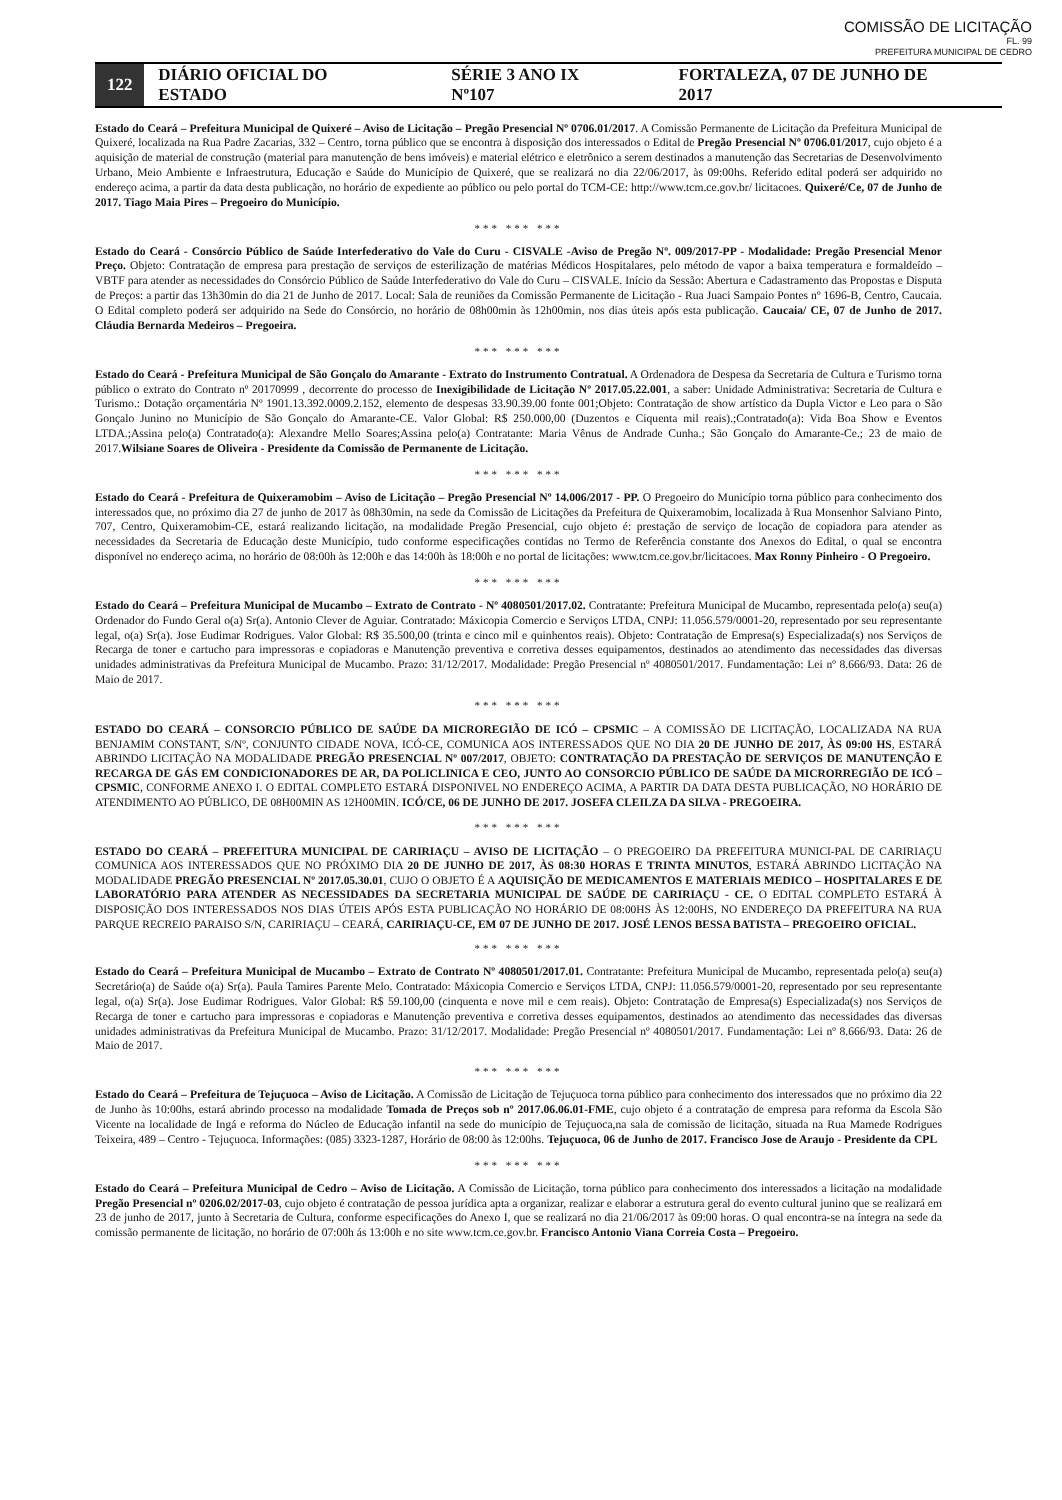COMISSÃO DE LICITAÇÃO
FL. 99
PREFEITURA MUNICIPAL DE CEDRO
122
DIÁRIO OFICIAL DO ESTADO SÉRIE 3 ANO IX Nº107 FORTALEZA, 07 DE JUNHO DE 2017
Estado do Ceará – Prefeitura Municipal de Quixeré – Aviso de Licitação – Pregão Presencial Nº 0706.01/2017. A Comissão Permanente de Licitação da Prefeitura Municipal de Quixeré, localizada na Rua Padre Zacarias, 332 – Centro, torna público que se encontra à disposição dos interessados o Edital de Pregão Presencial Nº 0706.01/2017, cujo objeto é a aquisição de material de construção (material para manutenção de bens imóveis) e material elétrico e eletrônico a serem destinados a manutenção das Secretarias de Desenvolvimento Urbano, Meio Ambiente e Infraestrutura, Educação e Saúde do Município de Quixeré, que se realizará no dia 22/06/2017, às 09:00hs. Referido edital poderá ser adquirido no endereço acima, a partir da data desta publicação, no horário de expediente ao público ou pelo portal do TCM-CE: http://www.tcm.ce.gov.br/ licitacoes. Quixeré/Ce, 07 de Junho de 2017. Tiago Maia Pires – Pregoeiro do Município.
*** *** ***
Estado do Ceará - Consórcio Público de Saúde Interfederativo do Vale do Curu - CISVALE -Aviso de Pregão Nº. 009/2017-PP - Modalidade: Pregão Presencial Menor Preço. Objeto: Contratação de empresa para prestação de serviços de esterilização de matérias Médicos Hospitalares, pelo método de vapor a baixa temperatura e formaldeído –VBTF para atender as necessidades do Consórcio Público de Saúde Interfederativo do Vale do Curu – CISVALE. Início da Sessão: Abertura e Cadastramento das Propostas e Disputa de Preços: a partir das 13h30min do dia 21 de Junho de 2017. Local: Sala de reuniões da Comissão Permanente de Licitação - Rua Juaci Sampaio Pontes nº 1696-B, Centro, Caucaia. O Edital completo poderá ser adquirido na Sede do Consórcio, no horário de 08h00min às 12h00min, nos dias úteis após esta publicação. Caucaia/ CE, 07 de Junho de 2017. Cláudia Bernarda Medeiros – Pregoeira.
*** *** ***
Estado do Ceará - Prefeitura Municipal de São Gonçalo do Amarante - Extrato do Instrumento Contratual. A Ordenadora de Despesa da Secretaria de Cultura e Turismo torna público o extrato do Contrato nº 20170999 , decorrente do processo de Inexigibilidade de Licitação Nº 2017.05.22.001, a saber: Unidade Administrativa: Secretaria de Cultura e Turismo.: Dotação orçamentária Nº 1901.13.392.0009.2.152, elemento de despesas 33.90.39.00 fonte 001;Objeto: Contratação de show artístico da Dupla Victor e Leo para o São Gonçalo Junino no Município de São Gonçalo do Amarante-CE. Valor Global: R$ 250.000,00 (Duzentos e Ciquenta mil reais).;Contratado(a): Vida Boa Show e Eventos LTDA.;Assina pelo(a) Contratado(a): Alexandre Mello Soares;Assina pelo(a) Contratante: Maria Vênus de Andrade Cunha.; São Gonçalo do Amarante-Ce.; 23 de maio de 2017.Wilsiane Soares de Oliveira - Presidente da Comissão de Permanente de Licitação.
*** *** ***
Estado do Ceará - Prefeitura de Quixeramobim – Aviso de Licitação – Pregão Presencial Nº 14.006/2017 - PP. O Pregoeiro do Município torna público para conhecimento dos interessados que, no próximo dia 27 de junho de 2017 às 08h30min, na sede da Comissão de Licitações da Prefeitura de Quixeramobim, localizada à Rua Monsenhor Salviano Pinto, 707, Centro, Quixeramobim-CE, estará realizando licitação, na modalidade Pregão Presencial, cujo objeto é: prestação de serviço de locação de copiadora para atender as necessidades da Secretaria de Educação deste Município, tudo conforme especificações contidas no Termo de Referência constante dos Anexos do Edital, o qual se encontra disponível no endereço acima, no horário de 08:00h às 12:00h e das 14:00h às 18:00h e no portal de licitações: www.tcm.ce.gov.br/licitacoes. Max Ronny Pinheiro - O Pregoeiro.
*** *** ***
Estado do Ceará – Prefeitura Municipal de Mucambo – Extrato de Contrato - Nº 4080501/2017.02. Contratante: Prefeitura Municipal de Mucambo, representada pelo(a) seu(a) Ordenador do Fundo Geral o(a) Sr(a). Antonio Clever de Aguiar. Contratado: Máxicopia Comercio e Serviços LTDA, CNPJ: 11.056.579/0001-20, representado por seu representante legal, o(a) Sr(a). Jose Eudimar Rodrigues. Valor Global: R$ 35.500,00 (trinta e cinco mil e quinhentos reais). Objeto: Contratação de Empresa(s) Especializada(s) nos Serviços de Recarga de toner e cartucho para impressoras e copiadoras e Manutenção preventiva e corretiva desses equipamentos, destinados ao atendimento das necessidades das diversas unidades administrativas da Prefeitura Municipal de Mucambo. Prazo: 31/12/2017. Modalidade: Pregão Presencial nº 4080501/2017. Fundamentação: Lei nº 8.666/93. Data: 26 de Maio de 2017.
*** *** ***
ESTADO DO CEARÁ – CONSORCIO PÚBLICO DE SAÚDE DA MICROREGIÃO DE ICÓ – CPSMIC – A COMISSÃO DE LICITAÇÃO, LOCALIZADA NA RUA BENJAMIM CONSTANT, S/Nº, CONJUNTO CIDADE NOVA, ICÓ-CE, COMUNICA AOS INTERESSADOS QUE NO DIA 20 DE JUNHO DE 2017, ÀS 09:00 HS, ESTARÁ ABRINDO LICITAÇÃO NA MODALIDADE PREGÃO PRESENCIAL Nº 007/2017, OBJETO: CONTRATAÇÃO DA PRESTAÇÃO DE SERVIÇOS DE MANUTENÇÃO E RECARGA DE GÁS EM CONDICIONADORES DE AR, DA POLICLINICA E CEO, JUNTO AO CONSORCIO PÚBLICO DE SAÚDE DA MICRORREGIÃO DE ICÓ – CPSMIC, CONFORME ANEXO I. O EDITAL COMPLETO ESTARÁ DISPONIVEL NO ENDEREÇO ACIMA, A PARTIR DA DATA DESTA PUBLICAÇÃO, NO HORÁRIO DE ATENDIMENTO AO PÚBLICO, DE 08H00MIN AS 12H00MIN. ICÓ/CE, 06 DE JUNHO DE 2017. JOSEFA CLEILZA DA SILVA - PREGOEIRA.
*** *** ***
ESTADO DO CEARÁ – PREFEITURA MUNICIPAL DE CARIRIAÇU – AVISO DE LICITAÇÃO – O PREGOEIRO DA PREFEITURA MUNICI-PAL DE CARIRIAÇU COMUNICA AOS INTERESSADOS QUE NO PRÓXIMO DIA 20 DE JUNHO DE 2017, ÀS 08:30 HORAS E TRINTA MINUTOS, ESTARÁ ABRINDO LICITAÇÃO NA MODALIDADE PREGÃO PRESENCIAL Nº 2017.05.30.01, CUJO O OBJETO É A AQUISIÇÃO DE MEDICAMENTOS E MATERIAIS MEDICO – HOSPITALARES E DE LABORATÓRIO PARA ATENDER AS NECESSIDADES DA SECRETARIA MUNICIPAL DE SAÚDE DE CARIRIAÇU - CE. O EDITAL COMPLETO ESTARÁ À DISPOSIÇÃO DOS INTERESSADOS NOS DIAS ÚTEIS APÓS ESTA PUBLICAÇÃO NO HORÁRIO DE 08:00HS ÀS 12:00HS, NO ENDEREÇO DA PREFEITURA NA RUA PARQUE RECREIO PARAISO S/N, CARIRIAÇU – CEARÁ, CARIRIAÇU-CE, EM 07 DE JUNHO DE 2017. JOSÉ LENOS BESSA BATISTA – PREGOEIRO OFICIAL.
*** *** ***
Estado do Ceará – Prefeitura Municipal de Mucambo – Extrato de Contrato Nº 4080501/2017.01. Contratante: Prefeitura Municipal de Mucambo, representada pelo(a) seu(a) Secretário(a) de Saúde o(a) Sr(a). Paula Tamires Parente Melo. Contratado: Máxicopia Comercio e Serviços LTDA, CNPJ: 11.056.579/0001-20, representado por seu representante legal, o(a) Sr(a). Jose Eudimar Rodrigues. Valor Global: R$ 59.100,00 (cinquenta e nove mil e cem reais). Objeto: Contratação de Empresa(s) Especializada(s) nos Serviços de Recarga de toner e cartucho para impressoras e copiadoras e Manutenção preventiva e corretiva desses equipamentos, destinados ao atendimento das necessidades das diversas unidades administrativas da Prefeitura Municipal de Mucambo. Prazo: 31/12/2017. Modalidade: Pregão Presencial nº 4080501/2017. Fundamentação: Lei nº 8.666/93. Data: 26 de Maio de 2017.
*** *** ***
Estado do Ceará – Prefeitura de Tejuçuoca – Aviso de Licitação. A Comissão de Licitação de Tejuçuoca torna público para conhecimento dos interessados que no próximo dia 22 de Junho às 10:00hs, estará abrindo processo na modalidade Tomada de Preços sob nº 2017.06.06.01-FME, cujo objeto é a contratação de empresa para reforma da Escola São Vicente na localidade de Ingá e reforma do Núcleo de Educação infantil na sede do município de Tejuçuoca,na sala de comissão de licitação, situada na Rua Mamede Rodrigues Teixeira, 489 – Centro - Tejuçuoca. Informações: (085) 3323-1287, Horário de 08:00 às 12:00hs. Tejuçuoca, 06 de Junho de 2017. Francisco Jose de Araujo - Presidente da CPL
*** *** ***
Estado do Ceará – Prefeitura Municipal de Cedro – Aviso de Licitação. A Comissão de Licitação, torna público para conhecimento dos interessados a licitação na modalidade Pregão Presencial nº 0206.02/2017-03, cujo objeto é contratação de pessoa jurídica apta a organizar, realizar e elaborar a estrutura geral do evento cultural junino que se realizará em 23 de junho de 2017, junto à Secretaria de Cultura, conforme especificações do Anexo I, que se realizará no dia 21/06/2017 às 09:00 horas. O qual encontra-se na íntegra na sede da comissão permanente de licitação, no horário de 07:00h ás 13:00h e no site www.tcm.ce.gov.br. Francisco Antonio Viana Correia Costa – Pregoeiro.